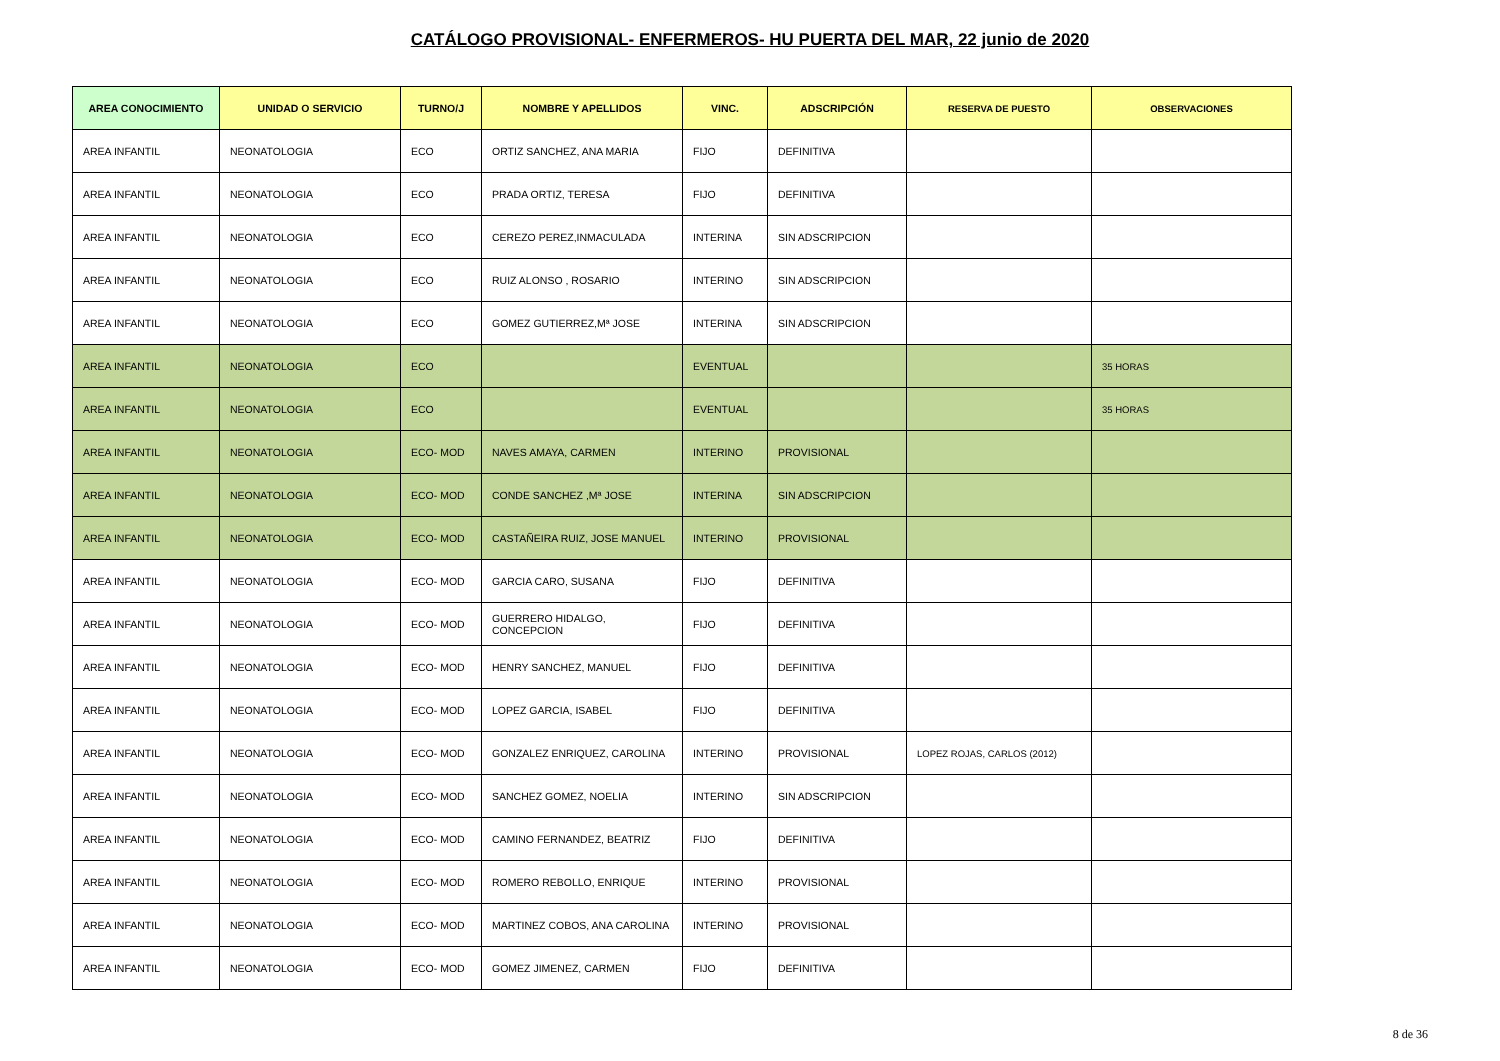CATÁLOGO PROVISIONAL- ENFERMEROS- HU PUERTA DEL MAR, 22 junio de 2020
| AREA CONOCIMIENTO | UNIDAD O SERVICIO | TURNO/J | NOMBRE Y APELLIDOS | VINC. | ADSCRIPCIÓN | RESERVA DE PUESTO | OBSERVACIONES |
| --- | --- | --- | --- | --- | --- | --- | --- |
| AREA INFANTIL | NEONATOLOGIA | ECO | ORTIZ SANCHEZ, ANA MARIA | FIJO | DEFINITIVA | | |
| AREA INFANTIL | NEONATOLOGIA | ECO | PRADA ORTIZ, TERESA | FIJO | DEFINITIVA | | |
| AREA INFANTIL | NEONATOLOGIA | ECO | CEREZO PEREZ,INMACULADA | INTERINA | SIN ADSCRIPCION | | |
| AREA INFANTIL | NEONATOLOGIA | ECO | RUIZ ALONSO , ROSARIO | INTERINO | SIN ADSCRIPCION | | |
| AREA INFANTIL | NEONATOLOGIA | ECO | GOMEZ GUTIERREZ,Mª JOSE | INTERINA | SIN ADSCRIPCION | | |
| AREA INFANTIL | NEONATOLOGIA | ECO | | EVENTUAL | | | 35 HORAS |
| AREA INFANTIL | NEONATOLOGIA | ECO | | EVENTUAL | | | 35 HORAS |
| AREA INFANTIL | NEONATOLOGIA | ECO- MOD | NAVES AMAYA, CARMEN | INTERINO | PROVISIONAL | | |
| AREA INFANTIL | NEONATOLOGIA | ECO- MOD | CONDE SANCHEZ ,Mª JOSE | INTERINA | SIN ADSCRIPCION | | |
| AREA INFANTIL | NEONATOLOGIA | ECO- MOD | CASTAÑEIRA RUIZ, JOSE MANUEL | INTERINO | PROVISIONAL | | |
| AREA INFANTIL | NEONATOLOGIA | ECO- MOD | GARCIA CARO, SUSANA | FIJO | DEFINITIVA | | |
| AREA INFANTIL | NEONATOLOGIA | ECO- MOD | GUERRERO HIDALGO, CONCEPCION | FIJO | DEFINITIVA | | |
| AREA INFANTIL | NEONATOLOGIA | ECO- MOD | HENRY SANCHEZ, MANUEL | FIJO | DEFINITIVA | | |
| AREA INFANTIL | NEONATOLOGIA | ECO- MOD | LOPEZ GARCIA, ISABEL | FIJO | DEFINITIVA | | |
| AREA INFANTIL | NEONATOLOGIA | ECO- MOD | GONZALEZ ENRIQUEZ, CAROLINA | INTERINO | PROVISIONAL | LOPEZ ROJAS, CARLOS (2012) | |
| AREA INFANTIL | NEONATOLOGIA | ECO- MOD | SANCHEZ GOMEZ, NOELIA | INTERINO | SIN ADSCRIPCION | | |
| AREA INFANTIL | NEONATOLOGIA | ECO- MOD | CAMINO FERNANDEZ, BEATRIZ | FIJO | DEFINITIVA | | |
| AREA INFANTIL | NEONATOLOGIA | ECO- MOD | ROMERO REBOLLO, ENRIQUE | INTERINO | PROVISIONAL | | |
| AREA INFANTIL | NEONATOLOGIA | ECO- MOD | MARTINEZ COBOS, ANA CAROLINA | INTERINO | PROVISIONAL | | |
| AREA INFANTIL | NEONATOLOGIA | ECO- MOD | GOMEZ JIMENEZ, CARMEN | FIJO | DEFINITIVA | | |
8 de 36